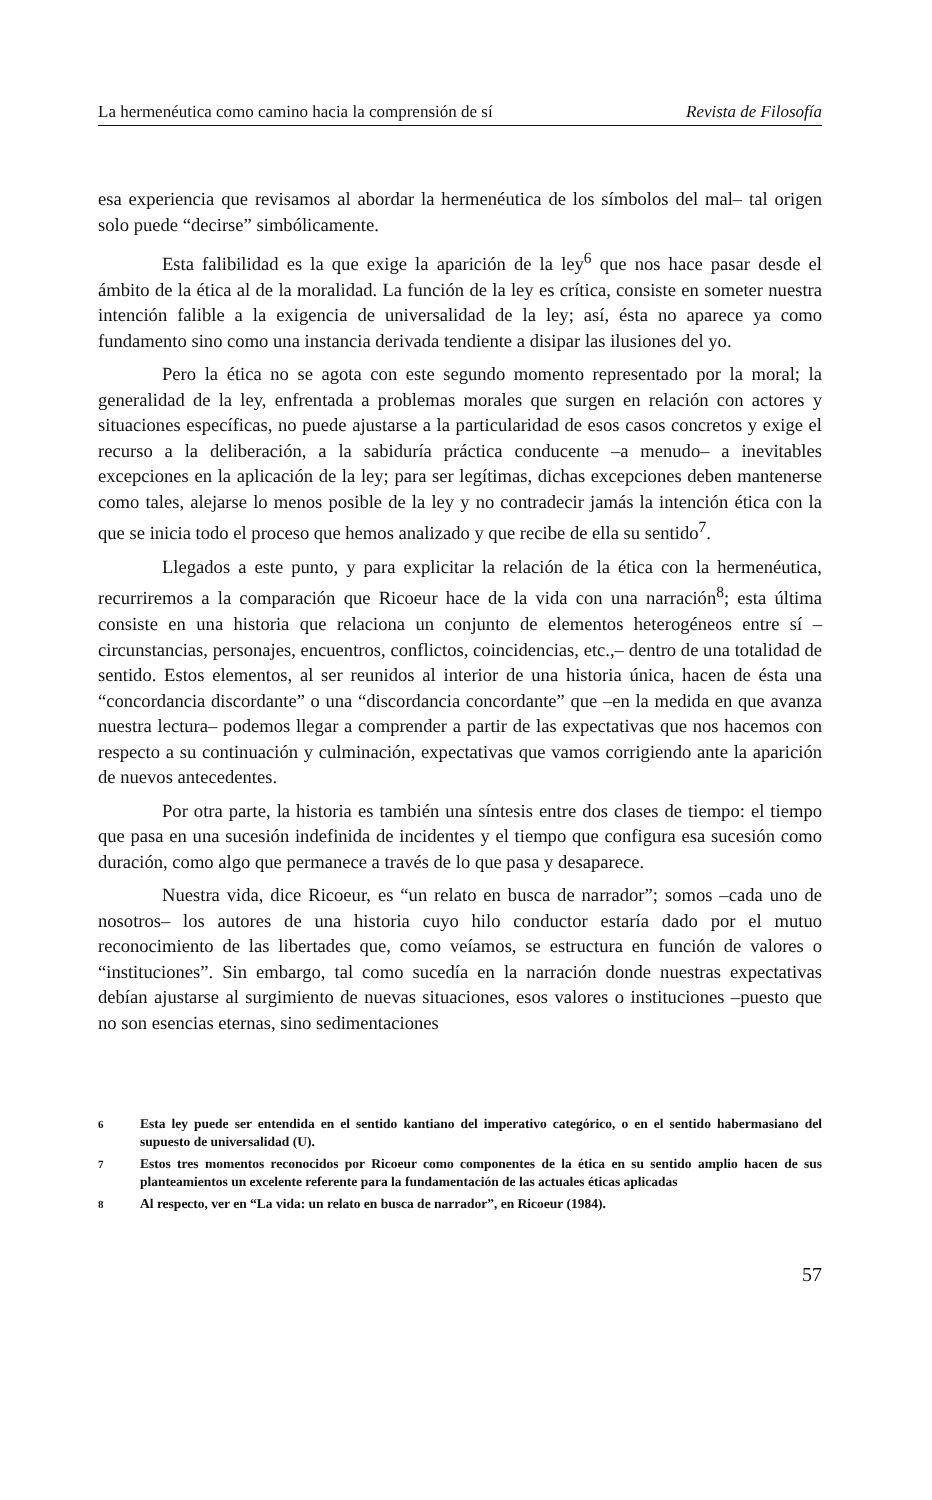La hermenéutica como camino hacia la comprensión de sí Revista de Filosofía
esa experiencia que revisamos al abordar la hermenéutica de los símbolos del mal– tal origen solo puede “decirse” simbólicamente.
Esta falibilidad es la que exige la aparición de la ley<sup>6</sup> que nos hace pasar desde el ámbito de la ética al de la moralidad. La función de la ley es crítica, consiste en someter nuestra intención falible a la exigencia de universalidad de la ley; así, ésta no aparece ya como fundamento sino como una instancia derivada tendiente a disipar las ilusiones del yo.
Pero la ética no se agota con este segundo momento representado por la moral; la generalidad de la ley, enfrentada a problemas morales que surgen en relación con actores y situaciones específicas, no puede ajustarse a la particularidad de esos casos concretos y exige el recurso a la deliberación, a la sabiduría práctica conducente –a menudo– a inevitables excepciones en la aplicación de la ley; para ser legítimas, dichas excepciones deben mantenerse como tales, alejarse lo menos posible de la ley y no contradecir jamás la intención ética con la que se inicia todo el proceso que hemos analizado y que recibe de ella su sentido<sup>7</sup>.
Llegados a este punto, y para explicitar la relación de la ética con la hermenéutica, recurriremos a la comparación que Ricoeur hace de la vida con una narración<sup>8</sup>; esta última consiste en una historia que relaciona un conjunto de elementos heterogéneos entre sí –circunstancias, personajes, encuentros, conflictos, coincidencias, etc.,– dentro de una totalidad de sentido. Estos elementos, al ser reunidos al interior de una historia única, hacen de ésta una “concordancia discordante” o una “discordancia concordante” que –en la medida en que avanza nuestra lectura– podemos llegar a comprender a partir de las expectativas que nos hacemos con respecto a su continuación y culminación, expectativas que vamos corrigiendo ante la aparición de nuevos antecedentes.
Por otra parte, la historia es también una síntesis entre dos clases de tiempo: el tiempo que pasa en una sucesión indefinida de incidentes y el tiempo que configura esa sucesión como duración, como algo que permanece a través de lo que pasa y desaparece.
Nuestra vida, dice Ricoeur, es “un relato en busca de narrador”; somos –cada uno de nosotros– los autores de una historia cuyo hilo conductor estaría dado por el mutuo reconocimiento de las libertades que, como veíamos, se estructura en función de valores o “instituciones”. Sin embargo, tal como sucedía en la narración donde nuestras expectativas debían ajustarse al surgimiento de nuevas situaciones, esos valores o instituciones –puesto que no son esencias eternas, sino sedimentaciones
6 Esta ley puede ser entendida en el sentido kantiano del imperativo categórico, o en el sentido habermasiano del supuesto de universalidad (U).
7 Estos tres momentos reconocidos por Ricoeur como componentes de la ética en su sentido amplio hacen de sus planteamientos un excelente referente para la fundamentación de las actuales éticas aplicadas
8 Al respecto, ver en “La vida: un relato en busca de narrador”, en Ricoeur (1984).
57